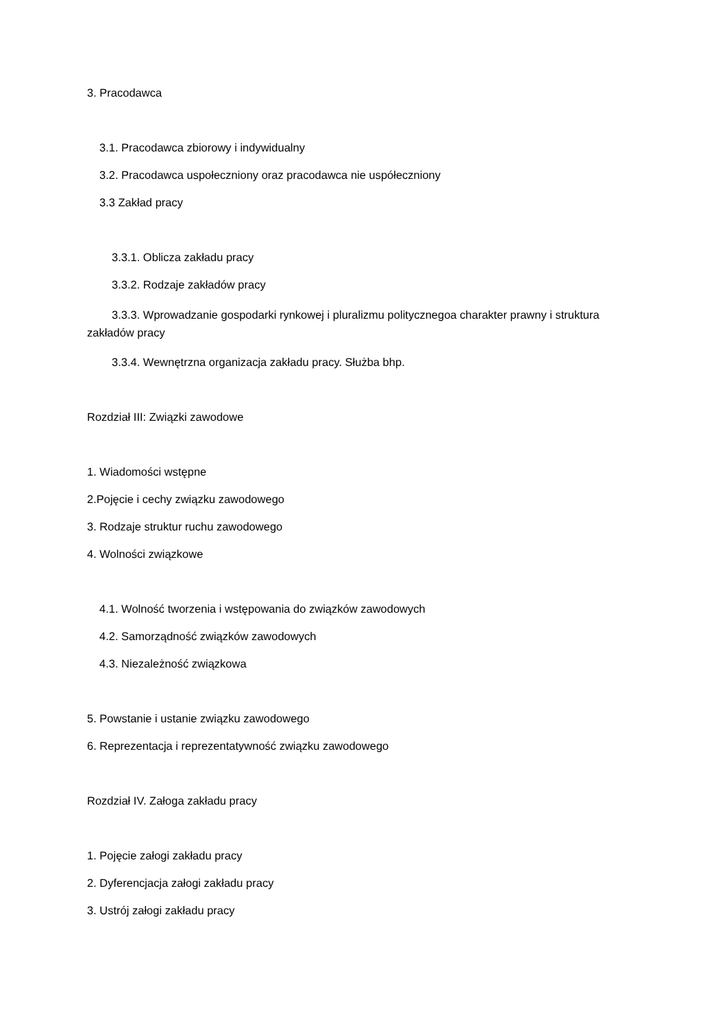3. Pracodawca
3.1. Pracodawca zbiorowy i indywidualny
3.2. Pracodawca uspołeczniony oraz pracodawca nie uspółeczniony
3.3 Zakład pracy
3.3.1. Oblicza zakładu pracy
3.3.2. Rodzaje zakładów pracy
3.3.3. Wprowadzanie gospodarki rynkowej i pluralizmu politycznegoa charakter prawny i struktura zakładów pracy
3.3.4. Wewnętrzna organizacja zakładu pracy. Służba bhp.
Rozdział III: Związki zawodowe
1. Wiadomości wstępne
2.Pojęcie i cechy związku zawodowego
3. Rodzaje struktur ruchu zawodowego
4. Wolności związkowe
4.1. Wolność tworzenia i wstępowania do związków zawodowych
4.2. Samorządność związków zawodowych
4.3. Niezależność związkowa
5. Powstanie i ustanie związku zawodowego
6. Reprezentacja i reprezentatywność związku zawodowego
Rozdział IV. Załoga zakładu pracy
1. Pojęcie załogi zakładu pracy
2. Dyferencjacja załogi zakładu pracy
3. Ustrój załogi zakładu pracy